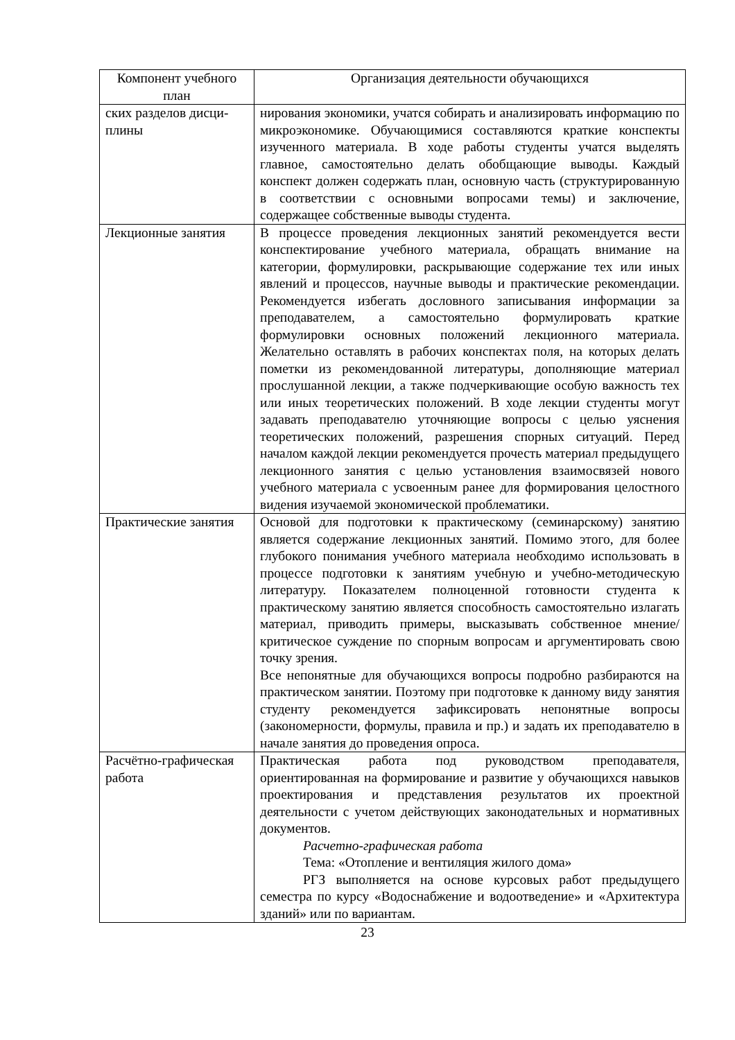| Компонент учебного план | Организация деятельности обучающихся |
| --- | --- |
| ских разделов дисци-плины | нирования экономики, учатся собирать и анализировать информацию по микроэкономике. Обучающимися составляются краткие конспекты изученного материала. В ходе работы студенты учатся выделять главное, самостоятельно делать обобщающие выводы. Каждый конспект должен содержать план, основную часть (структурированную в соответствии с основными вопросами темы) и заключение, содержащее собственные выводы студента. |
| Лекционные занятия | В процессе проведения лекционных занятий рекомендуется вести конспектирование учебного материала, обращать внимание на категории, формулировки, раскрывающие содержание тех или иных явлений и процессов, научные выводы и практические рекомендации. Рекомендуется избегать дословного записывания информации за преподавателем, а самостоятельно формулировать краткие формулировки основных положений лекционного материала. Желательно оставлять в рабочих конспектах поля, на которых делать пометки из рекомендованной литературы, дополняющие материал прослушанной лекции, а также подчеркивающие особую важность тех или иных теоретических положений. В ходе лекции студенты могут задавать преподавателю уточняющие вопросы с целью уяснения теоретических положений, разрешения спорных ситуаций. Перед началом каждой лекции рекомендуется прочесть материал предыдущего лекционного занятия с целью установления взаимосвязей нового учебного материала с усвоенным ранее для формирования целостного видения изучаемой экономической проблематики. |
| Практические занятия | Основой для подготовки к практическому (семинарскому) занятию является содержание лекционных занятий. Помимо этого, для более глубокого понимания учебного материала необходимо использовать в процессе подготовки к занятиям учебную и учебно-методическую литературу. Показателем полноценной готовности студента к практическому занятию является способность самостоятельно излагать материал, приводить примеры, высказывать собственное мнение/критическое суждение по спорным вопросам и аргументировать свою точку зрения. Все непонятные для обучающихся вопросы подробно разбираются на практическом занятии. Поэтому при подготовке к данному виду занятия студенту рекомендуется зафиксировать непонятные вопросы (закономерности, формулы, правила и пр.) и задать их преподавателю в начале занятия до проведения опроса. |
| Расчётно-графическая работа | Практическая работа под руководством преподавателя, ориентированная на формирование и развитие у обучающихся навыков проектирования и представления результатов их проектной деятельности с учетом действующих законодательных и нормативных документов. Расчетно-графическая работа Тема: «Отопление и вентиляция жилого дома» РГЗ выполняется на основе курсовых работ предыдущего семестра по курсу «Водоснабжение и водоотведение» и «Архитектура зданий» или по вариантам. |
23